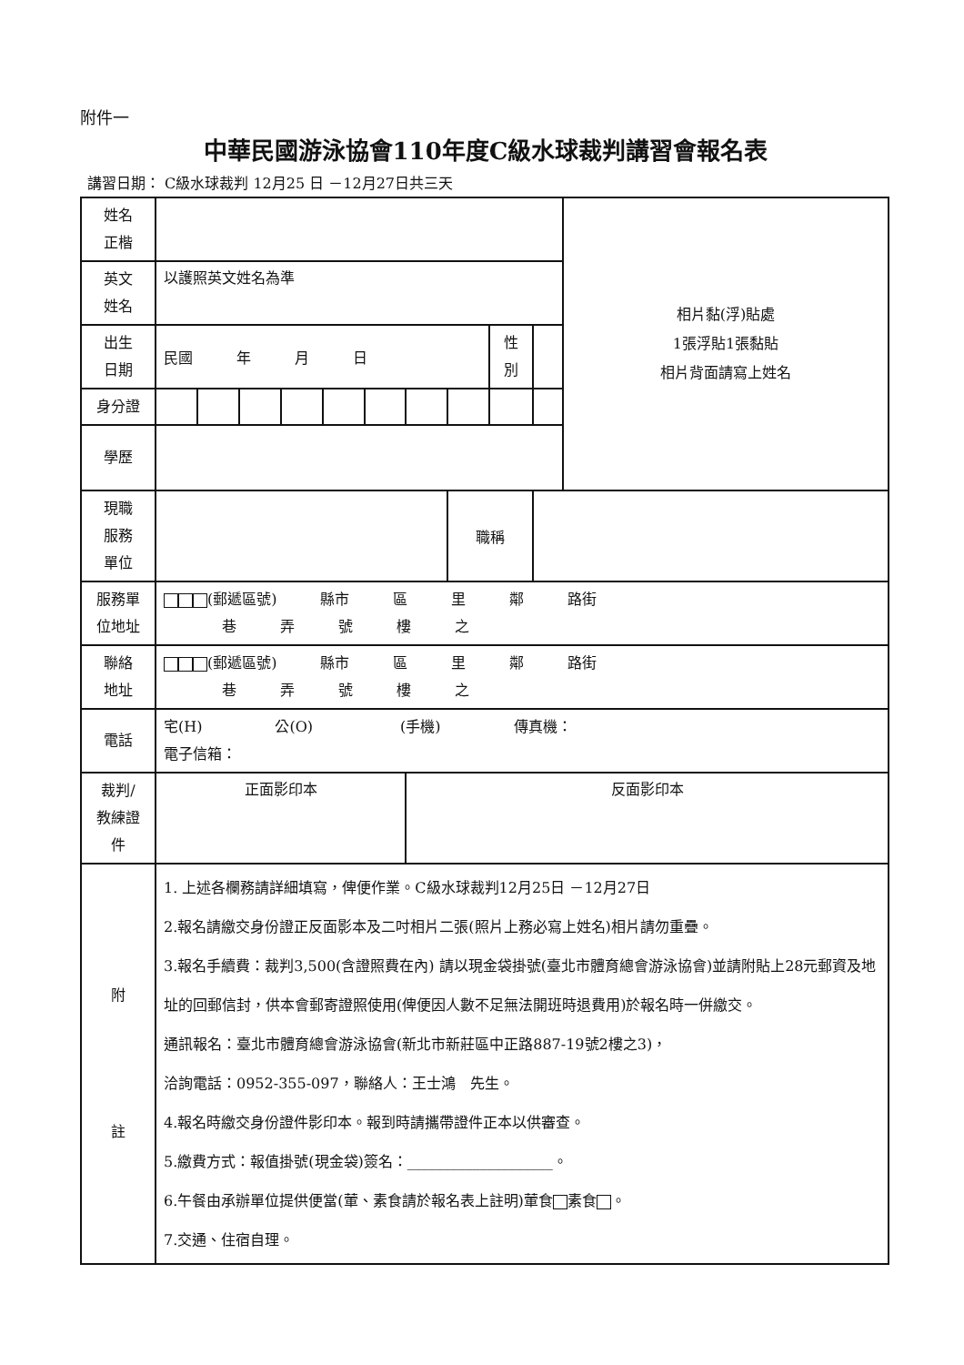附件一
中華民國游泳協會110年度C級水球裁判講習會報名表
講習日期： C級水球裁判 12月25 日 －12月27日共三天
| 姓名 正楷 | | | | | | | | | | | 相片黏(浮)貼處 1張浮貼1張黏貼 相片背面請寫上姓名 |
| 英文 姓名 | 以護照英文姓名為準 | | | | | | | | | | |
| 出生 日期 | 民國 年 月 日 | | | | | | | | 性 別 | | |
| 身分證 | | | | | | | | | | | |
| 學歷 | | | | | | | | | | | |
| 現職 服務 單位 | | | | | | | | 職稱 | | | |
| 服務單 位地址 | (郵遞區號) 縣市 區 里 鄰 路街 巷 弄 號 樓 之 | | | | | | | | | | |
| 聯絡 地址 | (郵遞區號) 縣市 區 里 鄰 路街 巷 弄 號 樓 之 | | | | | | | | | | |
| 電話 | 宅(H) 公(O) (手機) 傳真機： 電子信箱： | | | | | | | | | | |
| 裁判/ 教練證 件 | 正面影印本 | | | | | | 反面影印本 | | | | |
| 附 註 | 1. 上述各欄務請詳細填寫，俾便作業。C級水球裁判12月25日 －12月27日 2.報名請繳交身份證正反面影本及二吋相片二張(照片上務必寫上姓名)相片請勿重疊。 3.報名手續費：裁判3,500(含證照費在內) 請以現金袋掛號(臺北市體育總會游泳協會)並請附貼上28元郵資及地址的回郵信封，供本會郵寄證照使用(俾便因人數不足無法開班時退費用)於報名時一併繳交。 通訊報名：臺北市體育總會游泳協會(新北市新莊區中正路887-19號2樓之3)， 洽詢電話：0952-355-097，聯絡人：王士鴻 先生。 4.報名時繳交身份證件影印本。報到時請攜帶證件正本以供審查。 5.繳費方式：報值掛號(現金袋)簽名：____________________。 6.午餐由承辦單位提供便當(葷、素食請於報名表上註明)葷食 素食 。 7.交通、住宿自理。 | | | | | | | | | | |